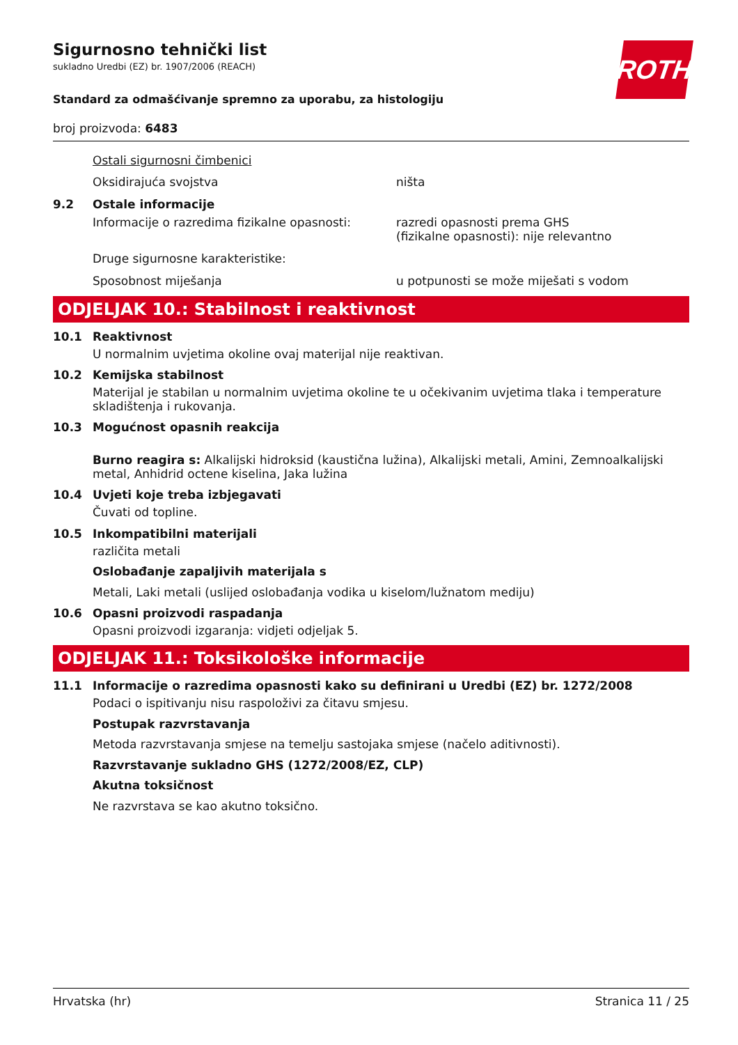ROTH
Sigurnosno tehnički list
sukladno Uredbi (EZ) br. 1907/2006 (REACH)
Standard za odmašćivanje spremno za uporabu, za histologiju
broj proizvoda: 6483
Ostali sigurnosni čimbenici
Oksidirajuća svojstva ništa
9.2 Ostale informacije
Informacije o razredima fizikalne opasnosti:
razredi opasnosti prema GHS
(fizikalne opasnosti): nije relevantno
Druge sigurnosne karakteristike:
Sposobnost miješanja u potpunosti se može miješati s vodom
ODJELJAK 10.: Stabilnost i reaktivnost
10.1 Reaktivnost
U normalnim uvjetima okoline ovaj materijal nije reaktivan.
10.2 Kemijska stabilnost
Materijal je stabilan u normalnim uvjetima okoline te u očekivanim uvjetima tlaka i temperature skladištenja i rukovanja.
10.3 Mogućnost opasnih reakcija
Burno reagira s: Alkalijski hidroksid (kaustična lužina), Alkalijski metali, Amini, Zemnoalkalijski metal, Anhidrid octene kiselina, Jaka lužina
10.4 Uvjeti koje treba izbjegavati
Čuvati od topline.
10.5 Inkompatibilni materijali
različita metali
Oslobađanje zapaljivih materijala s
Metali, Laki metali (uslijed oslobađanja vodika u kiselom/lužnatom mediju)
10.6 Opasni proizvodi raspadanja
Opasni proizvodi izgaranja: vidjeti odjeljak 5.
ODJELJAK 11.: Toksikološke informacije
11.1 Informacije o razredima opasnosti kako su definirani u Uredbi (EZ) br. 1272/2008
Podaci o ispitivanju nisu raspoloživi za čitavu smjesu.
Postupak razvrstavanja
Metoda razvrstavanja smjese na temelju sastojaka smjese (načelo aditivnosti).
Razvrstavanje sukladno GHS (1272/2008/EZ, CLP)
Akutna toksičnost
Ne razvrstava se kao akutno toksično.
Hrvatska (hr) Stranica 11 / 25